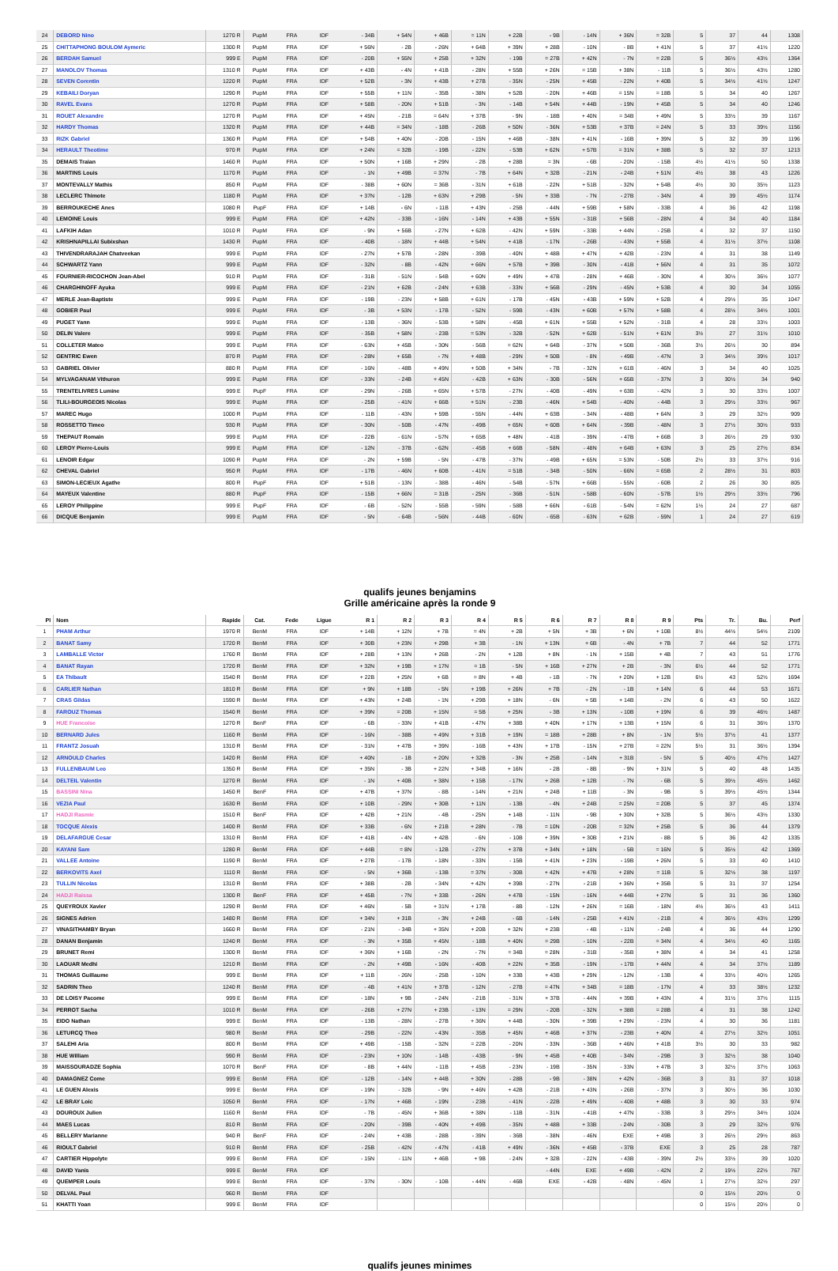| 24 | DEBORD Nino | 1270 R | PupM | FRA | IDF | - 34B | + 54N | + 46B | = 11N | + 22B | - 9B | - 14N | + 36N | = 32B | 5 | 37 | 44 | 1308 |
| 25 | CHITTAPHONG BOULOM Aymeric | 1300 R | PupM | FRA | IDF | + 56N | - 2B | - 26N | + 64B | + 39N | + 28B | - 10N | - 8B | + 41N | 5 | 37 | 41½ | 1220 |
| 26 | BERDAH Samuel | 999 E | PupM | FRA | IDF | - 20B | + 55N | + 25B | + 32N | - 19B | = 27B | + 42N | - 7N | = 22B | 5 | 36½ | 43½ | 1364 |
| 27 | MANOLOV Thomas | 1310 R | PupM | FRA | IDF | + 43B | - 4N | + 41B | - 28N | + 55B | + 26N | = 15B | + 38N | - 11B | 5 | 36½ | 43½ | 1280 |
| 28 | SEVEN Corentin | 1220 R | PupM | FRA | IDF | + 52B | - 3N | + 43B | + 27B | - 35N | - 25N | + 45B | - 22N | + 40B | 5 | 34½ | 41½ | 1247 |
| 29 | KEBAILI Doryan | 1290 R | PupM | FRA | IDF | + 55B | + 11N | - 35B | - 38N | + 52B | - 20N | + 46B | = 15N | = 18B | 5 | 34 | 40 | 1267 |
| 30 | RAVEL Evans | 1270 R | PupM | FRA | IDF | + 58B | - 20N | + 51B | - 3N | - 14B | + 54N | + 44B | - 19N | + 45B | 5 | 34 | 40 | 1246 |
| 31 | ROUET Alexandre | 1270 R | PupM | FRA | IDF | + 45N | - 21B | = 64N | + 37B | - 9N | - 18B | + 40N | = 34B | + 49N | 5 | 33½ | 39 | 1167 |
| 32 | HARDY Thomas | 1320 R | PupM | FRA | IDF | + 44B | = 34N | - 18B | - 26B | + 50N | - 36N | + 53B | + 37B | = 24N | 5 | 33 | 39½ | 1156 |
| 33 | RIZK Gabriel | 1360 R | PupM | FRA | IDF | + 54B | + 40N | - 20B | - 15N | + 46B | - 38N | + 41N | - 16B | + 39N | 5 | 32 | 39 | 1196 |
| 34 | HERAULT Theotime | 970 R | PupM | FRA | IDF | + 24N | = 32B | - 19B | - 22N | - 53B | + 62N | + 57B | = 31N | + 38B | 5 | 32 | 37 | 1213 |
| 35 | DEMAIS Traian | 1460 R | PupM | FRA | IDF | + 50N | + 16B | + 29N | - 2B | + 28B | = 3N | - 6B | - 20N | - 15B | 4½ | 41½ | 50 | 1338 |
| 36 | MARTINS Louis | 1170 R | PupM | FRA | IDF | - 1N | + 49B | = 37N | - 7B | + 64N | + 32B | - 21N | - 24B | + 51N | 4½ | 38 | 43 | 1226 |
| 37 | MONTEVALLY Mathis | 850 R | PupM | FRA | IDF | - 38B | + 60N | = 36B | - 31N | + 61B | - 22N | + 51B | - 32N | + 54B | 4½ | 30 | 35½ | 1123 |
| 38 | LECLERC Thimote | 1180 R | PupM | FRA | IDF | + 37N | - 12B | + 63N | + 29B | - 5N | + 33B | - 7N | - 27B | - 34N | 4 | 39 | 45½ | 1174 |
| 39 | BERROUKECHE Anes | 1080 R | PupF | FRA | IDF | + 14B | - 6N | - 11B | + 43N | - 25B | - 44N | + 59B | + 58N | - 33B | 4 | 36 | 42 | 1198 |
| 40 | LEMOINE Louis | 999 E | PupM | FRA | IDF | + 42N | - 33B | - 16N | - 14N | + 43B | + 55N | - 31B | + 56B | - 28N | 4 | 34 | 40 | 1184 |
| 41 | LAFKIH Adan | 1010 R | PupM | FRA | IDF | - 9N | + 56B | - 27N | + 62B | - 42N | + 59N | - 33B | + 44N | - 25B | 4 | 32 | 37 | 1150 |
| 42 | KRISHNAPILLAI Subixshan | 1430 R | PupM | FRA | IDF | - 40B | - 18N | + 44B | + 54N | + 41B | - 17N | - 26B | - 43N | + 55B | 4 | 31½ | 37½ | 1108 |
| 43 | THIVENDRARAJAH Chatveekan | 999 E | PupM | FRA | IDF | - 27N | + 57B | - 28N | - 39B | - 40N | + 48B | + 47N | + 42B | - 23N | 4 | 31 | 38 | 1149 |
| 44 | SCHWARTZ Yann | 999 E | PupM | FRA | IDF | - 32N | - 8B | - 42N | + 66N | + 57B | + 39B | - 30N | - 41B | + 56N | 4 | 31 | 35 | 1072 |
| 45 | FOURNIER-RICOCHON Jean-Abel | 910 R | PupM | FRA | IDF | - 31B | - 51N | - 54B | + 60N | + 49N | + 47B | - 28N | + 46B | - 30N | 4 | 30½ | 36½ | 1077 |
| 46 | CHARGHINOFF Ayuka | 999 E | PupM | FRA | IDF | - 21N | + 62B | - 24N | + 63B | - 33N | + 56B | - 29N | - 45N | + 53B | 4 | 30 | 34 | 1055 |
| 47 | MERLE Jean-Baptiste | 999 E | PupM | FRA | IDF | - 19B | - 23N | + 58B | + 61N | - 17B | - 45N | - 43B | + 59N | + 52B | 4 | 29½ | 35 | 1047 |
| 48 | GOBIER Paul | 999 E | PupM | FRA | IDF | - 3B | + 53N | - 17B | - 52N | - 59B | - 43N | + 60B | + 57N | + 58B | 4 | 28½ | 34½ | 1001 |
| 49 | PUGET Yann | 999 E | PupM | FRA | IDF | - 13B | - 36N | - 53B | + 58N | - 45B | + 61N | + 55B | + 52N | - 31B | 4 | 28 | 33½ | 1003 |
| 50 | DELIN Valere | 999 E | PupM | FRA | IDF | - 35B | + 58N | - 23B | = 53N | - 32B | - 52N | + 62B | - 51N | + 61N | 3½ | 27 | 31½ | 1010 |
| 51 | COLLETER Mateo | 999 E | PupM | FRA | IDF | - 63N | + 45B | - 30N | - 56B | = 62N | + 64B | - 37N | + 50B | - 36B | 3½ | 26½ | 30 | 894 |
| 52 | GENTRIC Ewen | 870 R | PupM | FRA | IDF | - 28N | + 65B | - 7N | + 48B | - 29N | + 50B | - 8N | - 49B | - 47N | 3 | 34½ | 39½ | 1017 |
| 53 | GABRIEL Olivier | 880 R | PupM | FRA | IDF | - 16N | - 48B | + 49N | + 50B | + 34N | - 7B | - 32N | + 61B | - 46N | 3 | 34 | 40 | 1025 |
| 54 | MYLVAGANAM Vithuron | 999 E | PupM | FRA | IDF | - 33N | - 24B | + 45N | - 42B | + 63N | - 30B | - 56N | + 65B | - 37N | 3 | 30½ | 34 | 940 |
| 55 | TRENTELIVRES Lumine | 999 E | PupF | FRA | IDF | - 29N | - 26B | + 65N | + 57B | - 27N | - 40B | - 49N | + 63B | - 42N | 3 | 30 | 33½ | 1007 |
| 56 | TLILI-BOURGEOIS Nicolas | 999 E | PupM | FRA | IDF | - 25B | - 41N | + 66B | + 51N | - 23B | - 46N | + 54B | - 40N | - 44B | 3 | 29½ | 33½ | 967 |
| 57 | MAREC Hugo | 1000 R | PupM | FRA | IDF | - 11B | - 43N | + 59B | - 55N | - 44N | + 63B | - 34N | - 48B | + 64N | 3 | 29 | 32½ | 909 |
| 58 | ROSSETTO Timeo | 930 R | PupM | FRA | IDF | - 30N | - 50B | - 47N | - 49B | + 65N | + 60B | + 64N | - 39B | - 48N | 3 | 27½ | 30½ | 933 |
| 59 | THEPAUT Romain | 999 E | PupM | FRA | IDF | - 22B | - 61N | - 57N | + 65B | + 48N | - 41B | - 39N | - 47B | + 66B | 3 | 26½ | 29 | 930 |
| 60 | LEROY Pierre-Louis | 999 E | PupM | FRA | IDF | - 12N | - 37B | - 62N | - 45B | + 66B | - 58N | - 48N | + 64B | + 63N | 3 | 25 | 27½ | 834 |
| 61 | LENOIR Edgar | 1090 R | PupM | FRA | IDF | - 2N | + 59B | - 5N | - 47B | - 37N | - 49B | + 65N | = 53N | - 50B | 2½ | 33 | 37½ | 916 |
| 62 | CHEVAL Gabriel | 950 R | PupM | FRA | IDF | - 17B | - 46N | + 60B | - 41N | = 51B | - 34B | - 50N | - 66N | = 65B | 2 | 28½ | 31 | 803 |
| 63 | SIMON-LECIEUX Agathe | 800 R | PupF | FRA | IDF | + 51B | - 13N | - 38B | - 46N | - 54B | - 57N | + 66B | - 55N | - 60B | 2 | 26 | 30 | 805 |
| 64 | MAYEUX Valentine | 880 R | PupF | FRA | IDF | - 15B | + 66N | = 31B | - 25N | - 36B | - 51N | - 58B | - 60N | - 57B | 1½ | 29½ | 33½ | 796 |
| 65 | LEROY Philippine | 999 E | PupF | FRA | IDF | - 6B | - 52N | - 55B | - 59N | - 58B | + 66N | - 61B | - 54N | = 62N | 1½ | 24 | 27 | 687 |
| 66 | DICQUE Benjamin | 999 E | PupM | FRA | IDF | - 5N | - 64B | - 56N | - 44B | - 60N | - 65B | - 63N | + 62B | - 59N | 1 | 24 | 27 | 619 |
qualifs jeunes benjamins
Grille américaine après la ronde 9
| Pl | Nom | Rapide | Cat. | Fede | Ligue | R 1 | R 2 | R 3 | R 4 | R 5 | R 6 | R 7 | R 8 | R 9 | Pts | Tr. | Bu. | Perf |
| --- | --- | --- | --- | --- | --- | --- | --- | --- | --- | --- | --- | --- | --- | --- | --- | --- | --- | --- |
| 1 | PHAM Arthur | 1970 R | BenM | FRA | IDF | + 14B | + 12N | + 7B | = 4N | + 2B | + 5N | + 3B | + 6N | + 10B | 8½ | 44½ | 54½ | 2109 |
| 2 | BANAT Samy | 1720 R | BenM | FRA | IDF | + 30B | + 23N | + 29B | + 3B | - 1N | + 13N | + 6B | - 4N | + 7B | 7 | 44 | 52 | 1771 |
| 3 | LAMBALLE Victor | 1760 R | BenM | FRA | IDF | + 28B | + 13N | + 26B | - 2N | + 12B | + 8N | - 1N | + 15B | + 4B | 7 | 43 | 51 | 1776 |
| 4 | BANAT Rayan | 1720 R | BenM | FRA | IDF | + 32N | + 19B | + 17N | = 1B | - 5N | + 16B | + 27N | + 2B | - 3N | 6½ | 44 | 52 | 1771 |
| 5 | EA Thibault | 1540 R | BenM | FRA | IDF | + 22B | + 25N | + 6B | = 8N | + 4B | - 1B | - 7N | + 20N | + 12B | 6½ | 43 | 52½ | 1694 |
| 6 | CARLIER Nathan | 1810 R | BenM | FRA | IDF | + 9N | + 18B | - 5N | + 19B | + 26N | + 7B | - 2N | - 1B | + 14N | 6 | 44 | 53 | 1671 |
| 7 | CRAS Gildas | 1590 R | BenM | FRA | IDF | + 43N | + 24B | - 1N | + 29B | + 18N | - 6N | + 5B | + 14B | - 2N | 6 | 43 | 50 | 1622 |
| 8 | FAROUZ Thomas | 1540 R | BenM | FRA | IDF | + 39N | = 20B | + 15N | = 5B | + 25N | - 3B | + 13N | - 10B | + 19N | 6 | 39 | 46½ | 1487 |
| 9 | HUE Francoise | 1270 R | BenF | FRA | IDF | - 6B | - 33N | + 41B | - 47N | + 38B | + 40N | + 17N | + 13B | + 15N | 6 | 31 | 36½ | 1370 |
| 10 | BERNARD Jules | 1160 R | BenM | FRA | IDF | - 16N | - 38B | + 49N | + 31B | + 19N | = 18B | + 28B | + 8N | - 1N | 5½ | 37½ | 41 | 1377 |
| 11 | FRANTZ Josuah | 1310 R | BenM | FRA | IDF | - 31N | + 47B | + 39N | - 16B | + 43N | + 17B | - 15N | + 27B | = 22N | 5½ | 31 | 36½ | 1394 |
| 12 | ARNOULD Charles | 1420 R | BenM | FRA | IDF | + 40N | - 1B | + 20N | + 32B | - 3N | + 25B | - 14N | + 31B | - 5N | 5 | 40½ | 47½ | 1427 |
| 13 | FULLENBAUM Leo | 1350 R | BenM | FRA | IDF | + 35N | - 3B | + 22N | + 34B | + 16N | - 2B | - 8B | - 9N | + 31N | 5 | 40 | 48 | 1435 |
| 14 | DELTEIL Valentin | 1270 R | BenM | FRA | IDF | - 1N | + 40B | + 38N | + 15B | - 17N | + 26B | + 12B | - 7N | - 6B | 5 | 39½ | 45½ | 1462 |
| 15 | BASSINI Nina | 1450 R | BenF | FRA | IDF | + 47B | + 37N | - 8B | - 14N | + 21N | + 24B | + 11B | - 3N | - 9B | 5 | 39½ | 45½ | 1344 |
| 16 | VEZIA Paul | 1630 R | BenM | FRA | IDF | + 10B | - 29N | + 30B | + 11N | - 13B | - 4N | + 24B | = 25N | = 20B | 5 | 37 | 45 | 1374 |
| 17 | HADJI Rasmie | 1510 R | BenF | FRA | IDF | + 42B | + 21N | - 4B | - 25N | + 14B | - 11N | - 9B | + 30N | + 32B | 5 | 36½ | 43½ | 1330 |
| 18 | TOCQUE Alexis | 1400 R | BenM | FRA | IDF | + 33B | - 6N | + 21B | + 28N | - 7B | = 10N | - 20B | = 32N | + 25B | 5 | 36 | 44 | 1379 |
| 19 | DELAFARGUE Cesar | 1310 R | BenM | FRA | IDF | + 41B | - 4N | + 42B | - 6N | - 10B | + 39N | + 30B | + 21N | - 8B | 5 | 36 | 42 | 1335 |
| 20 | KAYANI Sam | 1280 R | BenM | FRA | IDF | + 44B | = 8N | - 12B | - 27N | + 37B | + 34N | + 18N | - 5B | = 16N | 5 | 35½ | 42 | 1369 |
| 21 | VALLEE Antoine | 1190 R | BenM | FRA | IDF | + 27B | - 17B | - 18N | - 33N | - 15B | + 41N | + 23N | - 19B | + 26N | 5 | 33 | 40 | 1410 |
| 22 | BERKOVITS Axel | 1110 R | BenM | FRA | IDF | - 5N | + 36B | - 13B | = 37N | - 30B | + 42N | + 47B | + 28N | = 11B | 5 | 32½ | 38 | 1197 |
| 23 | TULLIN Nicolas | 1310 R | BenM | FRA | IDF | + 38B | - 2B | - 34N | + 42N | + 39B | - 27N | - 21B | + 36N | + 35B | 5 | 31 | 37 | 1254 |
| 24 | HADJI Raissa | 1300 R | BenF | FRA | IDF | + 45B | - 7N | + 33B | - 26N | + 47B | - 15N | - 16N | + 44B | + 27N | 5 | 31 | 36 | 1360 |
| 25 | QUEYROUX Xavier | 1290 R | BenM | FRA | IDF | + 46N | - 5B | + 31N | + 17B | - 8B | - 12N | + 26N | = 16B | - 18N | 4½ | 36½ | 43 | 1411 |
| 26 | SIGNES Adrien | 1480 R | BenM | FRA | IDF | + 34N | + 31B | - 3N | + 24B | - 6B | - 14N | - 25B | + 41N | - 21B | 4 | 36½ | 43½ | 1299 |
| 27 | VINASITHAMBY Bryan | 1660 R | BenM | FRA | IDF | - 21N | - 34B | + 35N | + 20B | + 32N | + 23B | - 4B | - 11N | - 24B | 4 | 36 | 44 | 1290 |
| 28 | DANAN Benjamin | 1240 R | BenM | FRA | IDF | - 3N | + 35B | + 45N | - 18B | + 40N | = 29B | - 10N | - 22B | = 34N | 4 | 34½ | 40 | 1165 |
| 29 | BRUNET Remi | 1300 R | BenM | FRA | IDF | + 36N | + 16B | - 2N | - 7N | = 34B | = 28N | - 31B | - 35B | + 38N | 4 | 34 | 41 | 1258 |
| 30 | LAOUAR Medhi | 1210 R | BenM | FRA | IDF | - 2N | + 49B | - 16N | - 40B | + 22N | + 35B | - 19N | - 17B | + 44N | 4 | 34 | 37½ | 1189 |
| 31 | THOMAS Guillaume | 999 E | BenM | FRA | IDF | + 11B | - 26N | - 25B | - 10N | + 33B | + 43B | + 29N | - 12N | - 13B | 4 | 33½ | 40½ | 1265 |
| 32 | SADRIN Theo | 1240 R | BenM | FRA | IDF | - 4B | + 41N | + 37B | - 12N | - 27B | = 47N | + 34B | = 18B | - 17N | 4 | 33 | 38½ | 1232 |
| 33 | DE LOISY Pacome | 999 E | BenM | FRA | IDF | - 18N | + 9B | - 24N | - 21B | - 31N | + 37B | - 44N | + 39B | + 43N | 4 | 31½ | 37½ | 1115 |
| 34 | PERROT Sacha | 1010 R | BenM | FRA | IDF | - 26B | + 27N | + 23B | - 13N | = 29N | - 20B | - 32N | + 38B | = 28B | 4 | 31 | 38 | 1242 |
| 35 | EIDO Nathan | 999 E | BenM | FRA | IDF | - 13B | - 28N | - 27B | + 36N | + 44B | - 30N | + 39B | + 29N | - 23N | 4 | 30 | 36 | 1181 |
| 36 | LETURCQ Theo | 980 R | BenM | FRA | IDF | - 29B | - 22N | - 43N | - 35B | + 45N | + 46B | + 37N | - 23B | + 40N | 4 | 27½ | 32½ | 1051 |
| 37 | SALEHI Aria | 800 R | BenM | FRA | IDF | + 49B | - 15B | - 32N | = 22B | - 20N | - 33N | - 36B | + 46N | + 41B | 3½ | 30 | 33 | 982 |
| 38 | HUE William | 990 R | BenM | FRA | IDF | - 23N | + 10N | - 14B | - 43B | - 9N | + 45B | + 40B | - 34N | - 29B | 3 | 32½ | 38 | 1040 |
| 39 | MAISSOURADZE Sophia | 1070 R | BenF | FRA | IDF | - 8B | + 44N | - 11B | + 45B | - 23N | - 19B | - 35N | - 33N | + 47B | 3 | 32½ | 37½ | 1063 |
| 40 | DAMAGNEZ Come | 999 E | BenM | FRA | IDF | - 12B | - 14N | + 44B | + 30N | - 28B | - 9B | - 38N | + 42N | - 36B | 3 | 31 | 37 | 1018 |
| 41 | LE GUEN Alexis | 999 E | BenM | FRA | IDF | - 19N | - 32B | - 9N | + 46N | + 42B | - 21B | + 43N | - 26B | - 37N | 3 | 30½ | 36 | 1030 |
| 42 | LE BRAY Loic | 1050 R | BenM | FRA | IDF | - 17N | + 46B | - 19N | - 23B | - 41N | - 22B | + 49N | - 40B | + 48B | 3 | 30 | 33 | 974 |
| 43 | DOUROUX Julien | 1160 R | BenM | FRA | IDF | - 7B | - 45N | + 36B | + 38N | - 11B | - 31N | - 41B | + 47N | - 33B | 3 | 29½ | 34½ | 1024 |
| 44 | MAES Lucas | 810 R | BenM | FRA | IDF | - 20N | - 39B | - 40N | + 49B | - 35N | + 48B | + 33B | - 24N | - 30B | 3 | 29 | 32½ | 976 |
| 45 | BELLERY Marianne | 940 R | BenF | FRA | IDF | - 24N | + 43B | - 28B | - 39N | - 36B | - 38N | - 46N | EXE | + 49B | 3 | 26½ | 29½ | 863 |
| 46 | RIOULT Gabriel | 910 R | BenM | FRA | IDF | - 25B | - 42N | - 47N | - 41B | + 49N | - 36N | + 45B | - 37B | EXE | 3 | 25 | 28 | 787 |
| 47 | CARTIER Hippolyte | 999 E | BenM | FRA | IDF | - 15N | - 11N | + 46B | + 9B | - 24N | + 32B | - 22N | - 43B | - 39N | 2½ | 33½ | 39 | 1020 |
| 48 | DAVID Yanis | 999 E | BenM | FRA | IDF | | | | | | - 44N | EXE | + 49B | - 42N | 2 | 19½ | 22½ | 767 |
| 49 | QUEMPER Louis | 999 E | BenM | FRA | IDF | - 37N | - 30N | - 10B | - 44N | - 46B | EXE | - 42B | - 48N | - 45N | 1 | 27½ | 32½ | 297 |
| 50 | DELVAL Paul | 960 R | BenM | FRA | IDF | | | | | | | | | | 0 | 15½ | 20½ | 0 |
| 51 | KHATTI Yoan | 999 E | BenM | FRA | IDF | | | | | | | | | | 0 | 15½ | 20½ | 0 |
qualifs jeunes minimes